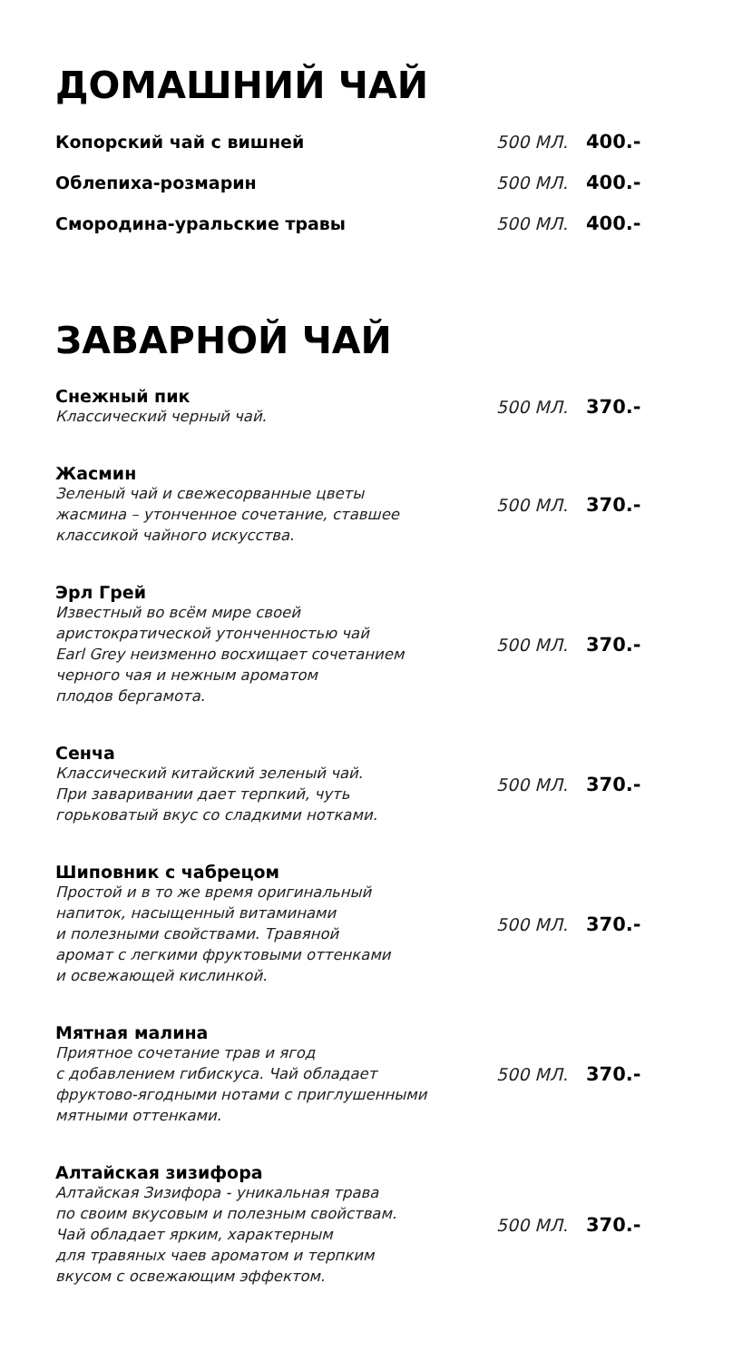ДОМАШНИЙ ЧАЙ
Копорский чай с вишней 500 МЛ. 400.-
Облепиха-розмарин 500 МЛ. 400.-
Смородина-уральские травы 500 МЛ. 400.-
ЗАВАРНОЙ ЧАЙ
Снежный пик
Классический черный чай.
500 МЛ. 370.-
Жасмин
Зеленый чай и свежесорванные цветы
жасмина – утонченное сочетание, ставшее
классикой чайного искусства.
500 МЛ. 370.-
Эрл Грей
Известный во всём мире своей
аристократической утонченностью чай
Earl Grey неизменно восхищает сочетанием
черного чая и нежным ароматом
плодов бергамота.
500 МЛ. 370.-
Сенча
Классический китайский зеленый чай.
При заваривании дает терпкий, чуть
горьковатый вкус со сладкими нотками.
500 МЛ. 370.-
Шиповник с чабрецом
Простой и в то же время оригинальный
напиток, насыщенный витаминами
и полезными свойствами. Травяной
аромат с легкими фруктовыми оттенками
и освежающей кислинкой.
500 МЛ. 370.-
Мятная малина
Приятное сочетание трав и ягод
с добавлением гибискуса. Чай обладает
фруктово-ягодными нотами с приглушенными
мятными оттенками.
500 МЛ. 370.-
Алтайская зизифора
Алтайская Зизифора - уникальная трава
по своим вкусовым и полезным свойствам.
Чай обладает ярким, характерным
для травяных чаев ароматом и терпким
вкусом с освежающим эффектом.
500 МЛ. 370.-